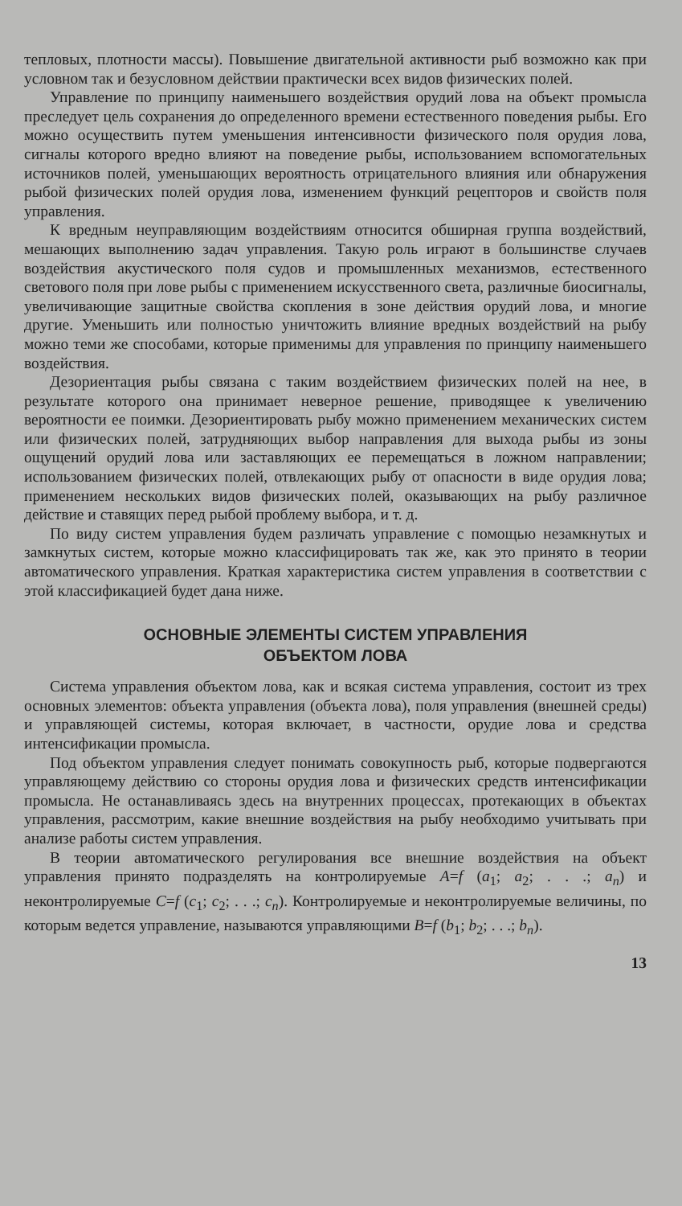тепловых, плотности массы). Повышение двигательной активности рыб возможно как при условном так и безусловном действии практически всех видов физических полей.
Управление по принципу наименьшего воздействия орудий лова на объект промысла преследует цель сохранения до определенного времени естественного поведения рыбы. Его можно осуществить путем уменьшения интенсивности физического поля орудия лова, сигналы которого вредно влияют на поведение рыбы, использованием вспомогательных источников полей, уменьшающих вероятность отрицательного влияния или обнаружения рыбой физических полей орудия лова, изменением функций рецепторов и свойств поля управления.
К вредным неуправляющим воздействиям относится обширная группа воздействий, мешающих выполнению задач управления. Такую роль играют в большинстве случаев воздействия акустического поля судов и промышленных механизмов, естественного светового поля при лове рыбы с применением искусственного света, различные биосигналы, увеличивающие защитные свойства скопления в зоне действия орудий лова, и многие другие. Уменьшить или полностью уничтожить влияние вредных воздействий на рыбу можно теми же способами, которые применимы для управления по принципу наименьшего воздействия.
Дезориентация рыбы связана с таким воздействием физических полей на нее, в результате которого она принимает неверное решение, приводящее к увеличению вероятности ее поимки. Дезориентировать рыбу можно применением механических систем или физических полей, затрудняющих выбор направления для выхода рыбы из зоны ощущений орудий лова или заставляющих ее перемещаться в ложном направлении; использованием физических полей, отвлекающих рыбу от опасности в виде орудия лова; применением нескольких видов физических полей, оказывающих на рыбу различное действие и ставящих перед рыбой проблему выбора, и т. д.
По виду систем управления будем различать управление с помощью незамкнутых и замкнутых систем, которые можно классифицировать так же, как это принято в теории автоматического управления. Краткая характеристика систем управления в соответствии с этой классификацией будет дана ниже.
ОСНОВНЫЕ ЭЛЕМЕНТЫ СИСТЕМ УПРАВЛЕНИЯ
ОБЪЕКТОМ ЛОВА
Система управления объектом лова, как и всякая система управления, состоит из трех основных элементов: объекта управления (объекта лова), поля управления (внешней среды) и управляющей системы, которая включает, в частности, орудие лова и средства интенсификации промысла.
Под объектом управления следует понимать совокупность рыб, которые подвергаются управляющему действию со стороны орудия лова и физических средств интенсификации промысла. Не останавливаясь здесь на внутренних процессах, протекающих в объектах управления, рассмотрим, какие внешние воздействия на рыбу необходимо учитывать при анализе работы систем управления.
В теории автоматического регулирования все внешние воздействия на объект управления принято подразделять на контролируемые A=f (a<sub>1</sub>; a<sub>2</sub>; . . .; a<sub>n</sub>) и неконтролируемые C=f (c<sub>1</sub>; c<sub>2</sub>; . . .; c<sub>n</sub>). Контролируемые и неконтролируемые величины, по которым ведется управление, называются управляющими B=f (b<sub>1</sub>; b<sub>2</sub>; . . .; b<sub>n</sub>).
13